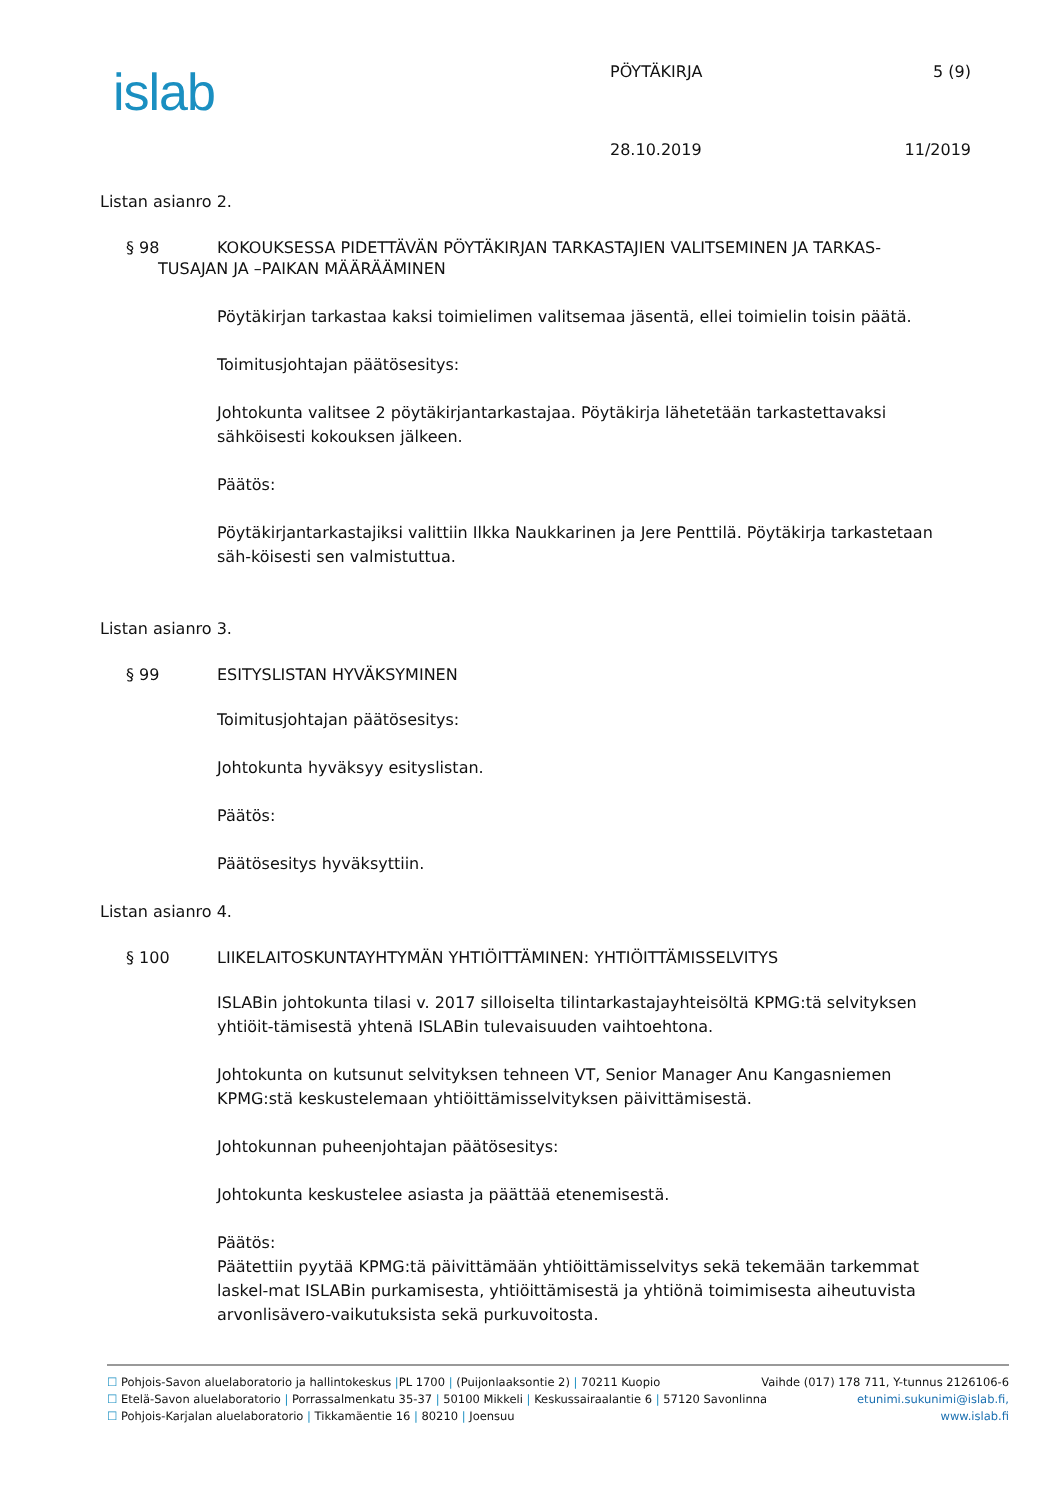islab PÖYTÄKIRJA 5 (9)
28.10.2019 11/2019
Listan asianro 2.
§ 98 KOKOUKSESSA PIDETTÄVÄN PÖYTÄKIRJAN TARKASTAJIEN VALITSEMINEN JA TARKAS-
TUSAJAN JA –PAIKAN MÄÄRÄÄMINEN
Pöytäkirjan tarkastaa kaksi toimielimen valitsemaa jäsentä, ellei toimielin toisin päätä.
Toimitusjohtajan päätösesitys:
Johtokunta valitsee 2 pöytäkirjantarkastajaa. Pöytäkirja lähetetään tarkastettavaksi sähköisesti kokouksen jälkeen.
Päätös:
Pöytäkirjantarkastajiksi valittiin Ilkka Naukkarinen ja Jere Penttilä. Pöytäkirja tarkastetaan säh-köisesti sen valmistuttua.
Listan asianro 3.
§ 99 ESITYSLISTAN HYVÄKSYMINEN
Toimitusjohtajan päätösesitys:
Johtokunta hyväksyy esityslistan.
Päätös:
Päätösesitys hyväksyttiin.
Listan asianro 4.
§ 100 LIIKELAITOSKUNTAYHTYMÄN YHTIÖITTÄMINEN: YHTIÖITTÄMISSELVITYS
ISLABin johtokunta tilasi v. 2017 silloiselta tilintarkastajayhteisöltä KPMG:tä selvityksen yhtiöit-tämisestä yhtenä ISLABin tulevaisuuden vaihtoehtona.
Johtokunta on kutsunut selvityksen tehneen VT, Senior Manager Anu Kangasniemen KPMG:stä keskustelemaan yhtiöittämisselvityksen päivittämisestä.
Johtokunnan puheenjohtajan päätösesitys:
Johtokunta keskustelee asiasta ja päättää etenemisestä.
Päätös:
Päätettiin pyytää KPMG:tä päivittämään yhtiöittämisselvitys sekä tekemään tarkemmat laskel-mat ISLABin purkamisesta, yhtiöittämisestä ja yhtiönä toimimisesta aiheutuvista arvonlisävero-vaikutuksista sekä purkuvoitosta.
☐ Pohjois-Savon aluelaboratorio ja hallintokeskus |PL 1700 | (Puijonlaaksontie 2) | 70211 Kuopio Vaihde (017) 178 711, Y-tunnus 2126106-6
☐ Etelä-Savon aluelaboratorio | Porrassalmenkatu 35-37 | 50100 Mikkeli | Keskussairaalantie 6 | 57120 Savonlinna etunimi.sukunimi@islab.fi,
☐ Pohjois-Karjalan aluelaboratorio | Tikkamäentie 16 | 80210 | Joensuu www.islab.fi